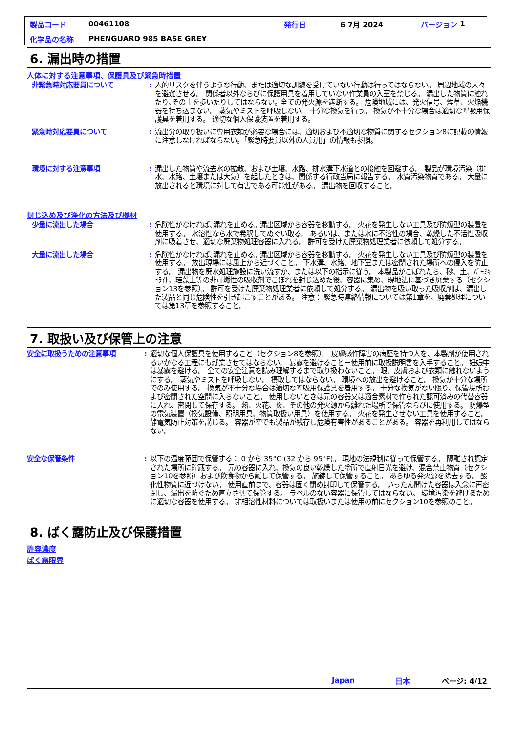製品コード 00461108 発行日 6 7月 2024 バージョン 1
化学品の名称 PHENGUARD 985 BASE GREY
6. 漏出時の措置
人体に対する注意事項、保護具及び緊急時措置
非緊急時対応要員について : 人的リスクを伴うような行動、または適切な訓練を受けていない行動は行ってはならない。 周辺地域の人々を避難させる。 関係者以外ならびに保護用具を着用していない作業員の入室を禁じる。 漏出した物質に触れたり､その上を歩いたりしてはならない｡ 全ての発火源を遮断する。 危険地域には、発火信号、煙草、火焔機器を持ち込まない。 蒸気やミストを呼吸しない。 十分な換気を行う。 換気が不十分な場合は適切な呼吸用保護具を着用する。 適切な個人保護装置を着用する。
緊急時対応要員について : 流出分の取り扱いに専用衣類が必要な場合には、適切および不適切な物質に関するセクション8に記載の情報に注意しなければならない。「緊急時要員以外の人員用」の情報も参照。
環境に対する注意事項 : 漏出した物質や流去水の拡散、および土壌、水路、排水溝下水道との接触を回避する。 製品が環境汚染（排水、水路、土壌または大気）を起したときは、関係する行政当局に報告する。 水質汚染物質である。 大量に放出されると環境に対して有害である可能性がある。 漏出物を回収すること。
封じ込め及び浄化の方法及び機材
少量に流出した場合 : 危険性がなければ､漏れを止める｡ 漏出区域から容器を移動する。 火花を発生しない工具及び防爆型の装置を使用する。 水溶性なら水で希釈してぬぐい取る。 あるいは、または水に不溶性の場合、乾燥した不活性吸収剤に吸着させ、適切な廃棄物処理容器に入れる。 許可を受けた廃棄物処理業者に依頼して処分する。
大量に流出した場合 : 危険性がなければ､漏れを止める｡ 漏出区域から容器を移動する。 火花を発生しない工具及び防爆型の装置を使用する。 放出現場には風上から近づくこと。 下水溝、水路、地下室または密閉された場所への侵入を防止する。 漏出物を廃水処理施設に洗い流すか、または以下の指示に従う。 本製品がこぼれたら、砂、土、ﾊﾞｰﾐｷｭﾗｲﾄ、珪藻土等の非可燃性の吸収剤でこぼれを封じ込めた後、容器に集め、現地法に基づき廃棄する（セクション13を参照）。 許可を受けた廃棄物処理業者に依頼して処分する。 漏出物を吸い取った吸収剤は、漏出した製品と同じ危険性を引き起こすことがある。 注意： 緊急時連絡情報については第1章を、廃棄処理については第13章を参照すること。
7. 取扱い及び保管上の注意
安全に取扱うための注意事項 : 適切な個人保護具を使用すること（セクション8を参照）。 皮膚感作障害の病歴を持つ人を、本製剤が使用されるいかなる工程にも就業させてはならない。 暴露を避けること－使用前に取扱説明書を入手すること。 妊娠中は暴露を避ける。 全ての安全注意を読み理解するまで取り扱わないこと。 眼、皮膚および衣類に触れないようにする。 蒸気やミストを呼吸しない。 摂取してはならない。 環境への放出を避けること。 換気が十分な場所でのみ使用する。 換気が不十分な場合は適切な呼吸用保護具を着用する。 十分な換気がない限り、保管場所および密閉された空間に入らないこと。 使用しないときは元の容器又は適合素材で作られた認可済みの代替容器に入れ、密閉して保存する。 熱、火花、炎、その他の発火源から離れた場所で保管ならびに使用する。 防爆型の電気装置（換気設備、照明用具、物質取扱い用具）を使用する。 火花を発生させない工具を使用すること。 静電気防止対策を講じる。 容器が空でも製品が残存し危険有害性があることがある。 容器を再利用してはならない。
安全な保管条件 : 以下の温度範囲で保管する： 0 から 35°C (32 から 95°F)。 現地の法規制に従って保管する。 隔離され認定された場所に貯蔵する。 元の容器に入れ、換気の良い乾燥した冷所で直射日光を避け、混合禁止物質（セクション10を参照）および飲食物から離して保管する。 施錠して保管すること。 あらゆる発火源を除去する。 酸化性物質に近づけない。 使用直前まで、容器は固く閉め封印して保管する。 いったん開けた容器は入念に再密閉し、漏出を防ぐため直立させて保管する。 ラベルのない容器に保管してはならない。 環境汚染を避けるために適切な容器を使用する。 非相溶性材料については取扱いまたは使用の前にセクション10を参照のこと。
8. ばく露防止及び保護措置
許容濃度
ばく露限界
Japan 日本 ページ: 4/12